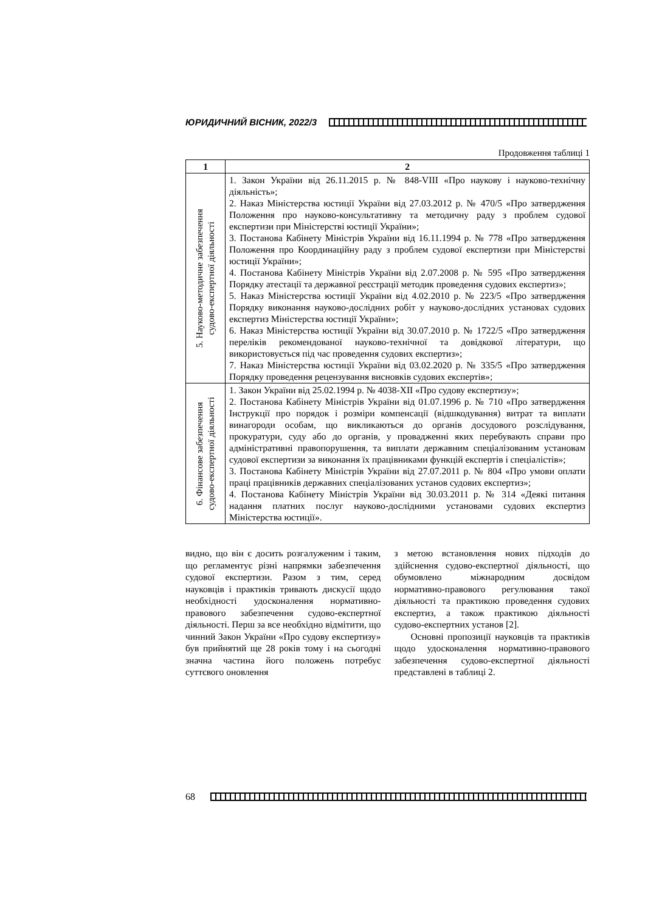ЮРИДИЧНИЙ ВІСНИК, 2022/3
Продовження таблиці 1
| 1 | 2 |
| --- | --- |
| 5. Науково-методичне забезпечення судово-експертної діяльності | 1. Закон України від 26.11.2015 р. № 848-VIII «Про наукову і науково-технічну діяльність»; 2. Наказ Міністерства юстиції України від 27.03.2012 р. № 470/5 «Про затвердження Положення про науково-консультативну та методичну раду з проблем судової експертизи при Міністерстві юстиції України»; 3. Постанова Кабінету Міністрів України від 16.11.1994 р. № 778 «Про затвердження Положення про Координаційну раду з проблем судової експертизи при Міністерстві юстиції України»; 4. Постанова Кабінету Міністрів України від 2.07.2008 р. № 595 «Про затвердження Порядку атестації та державної реєстрації методик проведення судових експертиз»; 5. Наказ Міністерства юстиції України від 4.02.2010 р. № 223/5 «Про затвердження Порядку виконання науково-дослідних робіт у науково-дослідних установах судових експертиз Міністерства юстиції України»; 6. Наказ Міністерства юстиції України від 30.07.2010 р. № 1722/5 «Про затвердження переліків рекомендованої науково-технічної та довідкової літератури, що використовується під час проведення судових експертиз»; 7. Наказ Міністерства юстиції України від 03.02.2020 р. № 335/5 «Про затвердження Порядку проведення рецензування висновків судових експертів»; |
| 6. Фінансове забезпечення судово-експертної діяльності | 1. Закон України від 25.02.1994 р. № 4038-XII «Про судову експертизу»; 2. Постанова Кабінету Міністрів України від 01.07.1996 р. № 710 «Про затвердження Інструкції про порядок і розміри компенсації (відшкодування) витрат та виплати винагороди особам, що викликаються до органів досудового розслідування, прокуратури, суду або до органів, у провадженні яких перебувають справи про адміністративні правопорушення, та виплати державним спеціалізованим установам судової експертизи за виконання їх працівниками функцій експертів і спеціалістів»; 3. Постанова Кабінету Міністрів України від 27.07.2011 р. № 804 «Про умови оплати праці працівників державних спеціалізованих установ судових експертиз»; 4. Постанова Кабінету Міністрів України від 30.03.2011 р. № 314 «Деякі питання надання платних послуг науково-дослідними установами судових експертиз Міністерства юстиції». |
видно, що він є досить розгалуженим і таким, що регламентує різні напрямки забезпечення судової експертизи. Разом з тим, серед науковців і практиків тривають дискусії щодо необхідності удосконалення нормативно-правового забезпечення судово-експертної діяльності. Перш за все необхідно відмітити, що чинний Закон України «Про судову експертизу» був прийнятий ще 28 років тому і на сьогодні значна частина його положень потребує суттєвого оновлення
з метою встановлення нових підходів до здійснення судово-експертної діяльності, що обумовлено міжнародним досвідом нормативно-правового регулювання такої діяльності та практикою проведення судових експертиз, а також практикою діяльності судово-експертних установ [2].
Основні пропозиції науковців та практиків щодо удосконалення нормативно-правового забезпечення судово-експертної діяльності представлені в таблиці 2.
68